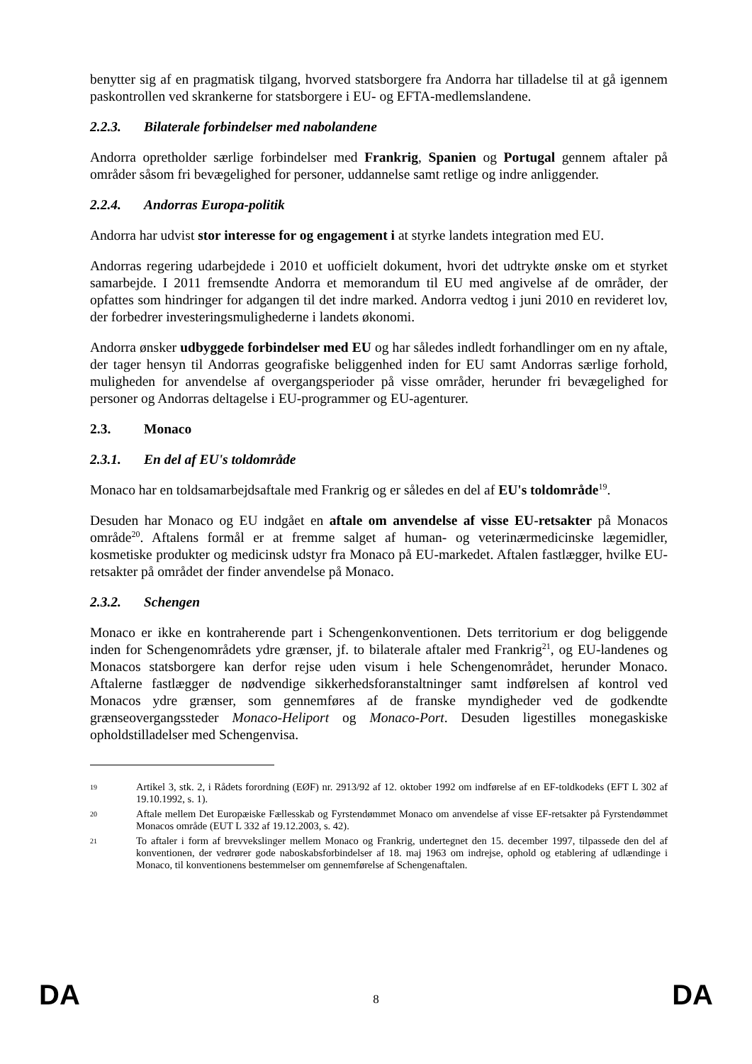benytter sig af en pragmatisk tilgang, hvorved statsborgere fra Andorra har tilladelse til at gå igennem paskontrollen ved skrankerne for statsborgere i EU- og EFTA-medlemslandene.
2.2.3. Bilaterale forbindelser med nabolandene
Andorra opretholder særlige forbindelser med Frankrig, Spanien og Portugal gennem aftaler på områder såsom fri bevægelighed for personer, uddannelse samt retlige og indre anliggender.
2.2.4. Andorras Europa-politik
Andorra har udvist stor interesse for og engagement i at styrke landets integration med EU.
Andorras regering udarbejdede i 2010 et uofficielt dokument, hvori det udtrykte ønske om et styrket samarbejde. I 2011 fremsendte Andorra et memorandum til EU med angivelse af de områder, der opfattes som hindringer for adgangen til det indre marked. Andorra vedtog i juni 2010 en revideret lov, der forbedrer investeringsmulighederne i landets økonomi.
Andorra ønsker udbyggede forbindelser med EU og har således indledt forhandlinger om en ny aftale, der tager hensyn til Andorras geografiske beliggenhed inden for EU samt Andorras særlige forhold, muligheden for anvendelse af overgangsperioder på visse områder, herunder fri bevægelighed for personer og Andorras deltagelse i EU-programmer og EU-agenturer.
2.3. Monaco
2.3.1. En del af EU's toldområde
Monaco har en toldsamarbejdsaftale med Frankrig og er således en del af EU's toldområde<sup>19</sup>.
Desuden har Monaco og EU indgået en aftale om anvendelse af visse EU-retsakter på Monacos område<sup>20</sup>. Aftalens formål er at fremme salget af human- og veterinærmedicinske lægemidler, kosmetiske produkter og medicinsk udstyr fra Monaco på EU-markedet. Aftalen fastlægger, hvilke EU-retsakter på området der finder anvendelse på Monaco.
2.3.2. Schengen
Monaco er ikke en kontraherende part i Schengenkonventionen. Dets territorium er dog beliggende inden for Schengenområdets ydre grænser, jf. to bilaterale aftaler med Frankrig<sup>21</sup>, og EU-landenes og Monacos statsborgere kan derfor rejse uden visum i hele Schengenområdet, herunder Monaco. Aftalerne fastlægger de nødvendige sikkerhedsforanstaltninger samt indførelsen af kontrol ved Monacos ydre grænser, som gennemføres af de franske myndigheder ved de godkendte grænseovergangssteder Monaco-Heliport og Monaco-Port. Desuden ligestilles monegaskiske opholdstilladelser med Schengenvisa.
19 Artikel 3, stk. 2, i Rådets forordning (EØF) nr. 2913/92 af 12. oktober 1992 om indførelse af en EF-toldkodeks (EFT L 302 af 19.10.1992, s. 1).
20 Aftale mellem Det Europæiske Fællesskab og Fyrstendømmet Monaco om anvendelse af visse EF-retsakter på Fyrstendømmet Monacos område (EUT L 332 af 19.12.2003, s. 42).
21 To aftaler i form af brevvekslinger mellem Monaco og Frankrig, undertegnet den 15. december 1997, tilpassede den del af konventionen, der vedrører gode naboskabsforbindelser af 18. maj 1963 om indrejse, ophold og etablering af udlændinge i Monaco, til konventionens bestemmelser om gennemførelse af Schengenaftalen.
DA 8 DA